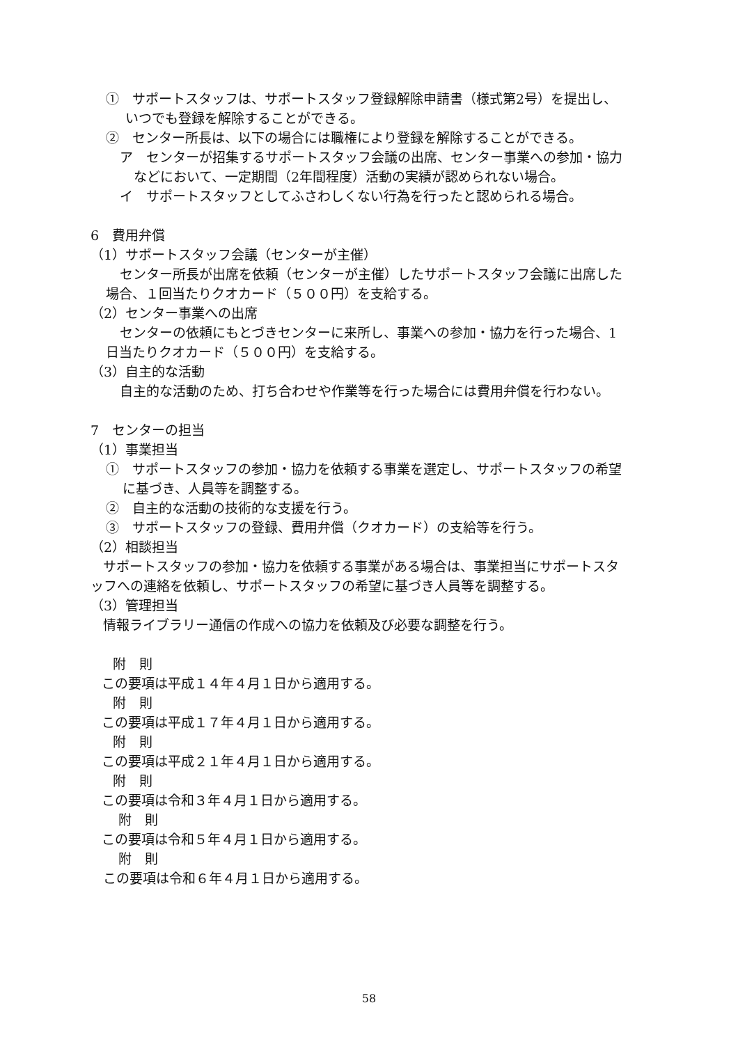①　サポートスタッフは、サポートスタッフ登録解除申請書（様式第2号）を提出し、
いつでも登録を解除することができる。
②　センター所長は、以下の場合には職権により登録を解除することができる。
ア　センターが招集するサポートスタッフ会議の出席、センター事業への参加・協力
などにおいて、一定期間（2年間程度）活動の実績が認められない場合。
イ　サポートスタッフとしてふさわしくない行為を行ったと認められる場合。
6　費用弁償
（1）サポートスタッフ会議（センターが主催）
センター所長が出席を依頼（センターが主催）したサポートスタッフ会議に出席した
場合、１回当たりクオカード（５００円）を支給する。
（2）センター事業への出席
センターの依頼にもとづきセンターに来所し、事業への参加・協力を行った場合、1
日当たりクオカード（５００円）を支給する。
（3）自主的な活動
自主的な活動のため、打ち合わせや作業等を行った場合には費用弁償を行わない。
7　センターの担当
（1）事業担当
①　サポートスタッフの参加・協力を依頼する事業を選定し、サポートスタッフの希望
に基づき、人員等を調整する。
②　自主的な活動の技術的な支援を行う。
③　サポートスタッフの登録、費用弁償（クオカード）の支給等を行う。
（2）相談担当
サポートスタッフの参加・協力を依頼する事業がある場合は、事業担当にサポートスタ
ッフへの連絡を依頼し、サポートスタッフの希望に基づき人員等を調整する。
（3）管理担当
情報ライブラリー通信の作成への協力を依頼及び必要な調整を行う。
附　則
この要項は平成１４年４月１日から適用する。
附　則
この要項は平成１７年４月１日から適用する。
附　則
この要項は平成２１年４月１日から適用する。
附　則
この要項は令和３年４月１日から適用する。
附　則
この要項は令和５年４月１日から適用する。
附　則
この要項は令和６年４月１日から適用する。
58